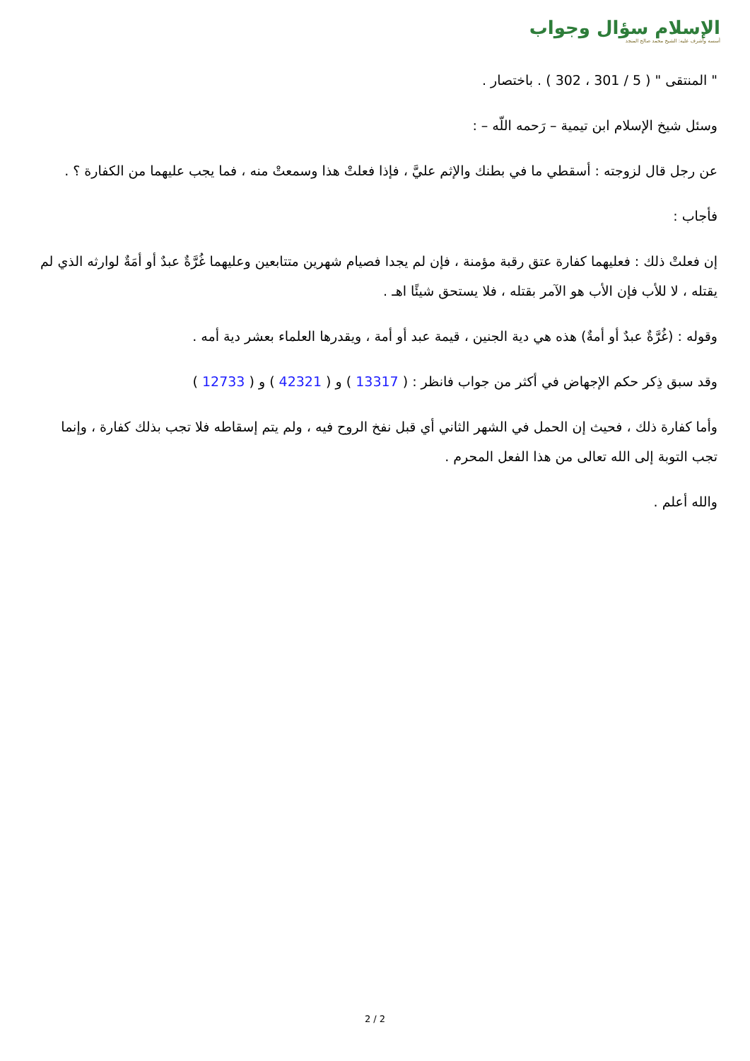الإسلام سؤال وجواب
أسسه وأشرف عليه: الشيخ محمد صالح المنجد
" المنتقى " ( 5 / 301 ، 302 ) . باختصار .
وسئل شيخ الإسلام ابن تيمية – رَحمه اللّه – :
عن رجل قال لزوجته : أسقطي ما في بطنك والإثم عليَّ ، فإذا فعلتْ هذا وسمعتْ منه ، فما يجب عليهما من الكفارة ؟ .
فأجاب :
إن فعلتْ ذلك : فعليهما كفارة عتق رقبة مؤمنة ، فإن لم يجدا فصيام شهرين متتابعين وعليهما غُرَّةٌ عبدٌ أو أمَةٌ لوارثه الذي لم يقتله ، لا للأب فإن الأب هو الآمر بقتله ، فلا يستحق شيئًا اهـ .
وقوله : (غُرَّةٌ عبدٌ أو أمةٌ) هذه هي دية الجنين ، قيمة عبد أو أمة ، ويقدرها العلماء بعشر دية أمه .
وقد سبق ذِكر حكم الإجهاض في أكثر من جواب فانظر : ( 13317 ) و ( 42321 ) و ( 12733 )
وأما كفارة ذلك ، فحيث إن الحمل في الشهر الثاني أي قبل نفخ الروح فيه ، ولم يتم إسقاطه فلا تجب بذلك كفارة ، وإنما تجب التوبة إلى الله تعالى من هذا الفعل المحرم .
والله أعلم .
2 / 2